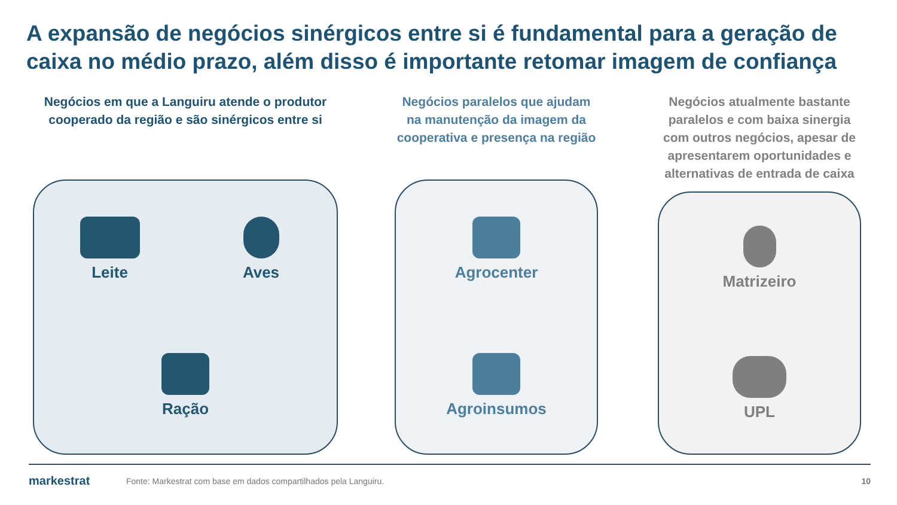A expansão de negócios sinérgicos entre si é fundamental para a geração de caixa no médio prazo, além disso é importante retomar imagem de confiança
Negócios em que a Languiru atende o produtor cooperado da região e são sinérgicos entre si
Leite
Aves
Ração
Negócios paralelos que ajudam na manutenção da imagem da cooperativa e presença na região
Agrocenter
Agroinsumos
Negócios atualmente bastante paralelos e com baixa sinergia com outros negócios, apesar de apresentarem oportunidades e alternativas de entrada de caixa
Matrizeiro
UPL
markestrat
Fonte: Markestrat com base em dados compartilhados pela Languiru.
10